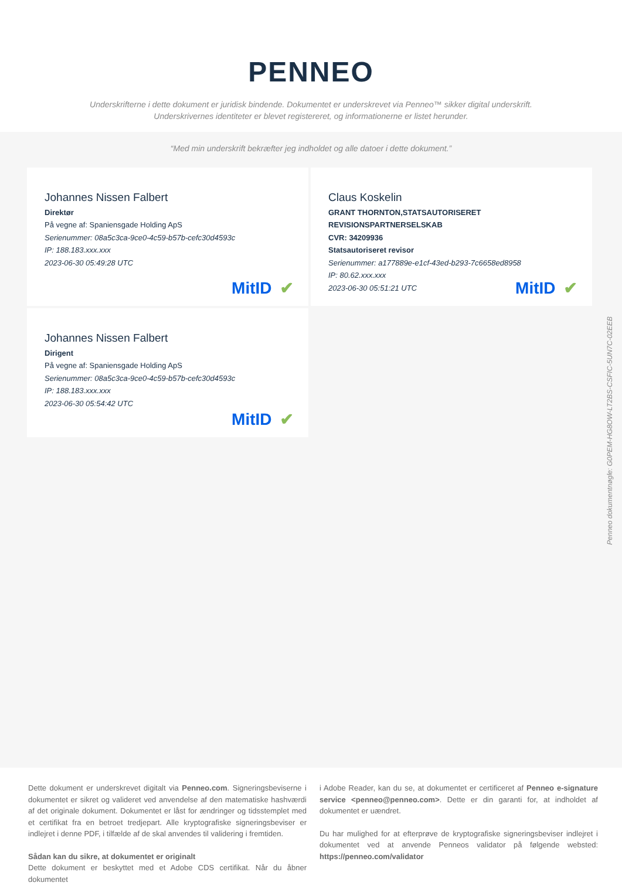PENNEO
Underskrifterne i dette dokument er juridisk bindende. Dokumentet er underskrevet via Penneo™ sikker digital underskrift.
Underskrivernes identiteter er blevet registereret, og informationerne er listet herunder.
“Med min underskrift bekræfter jeg indholdet og alle datoer i dette dokument.”
Johannes Nissen Falbert
Direktør
På vegne af: Spaniensgade Holding ApS
Serienummer: 08a5c3ca-9ce0-4c59-b57b-cefc30d4593c
IP: 188.183.xxx.xxx
2023-06-30 05:49:28 UTC
MitID ✔
Claus Koskelin
GRANT THORNTON,STATSAUTORISERET REVISIONSPARTNERSELSKAB
CVR: 34209936
Statsautoriseret revisor
Serienummer: a177889e-e1cf-43ed-b293-7c6658ed8958
IP: 80.62.xxx.xxx
2023-06-30 05:51:21 UTC
MitID ✔
Johannes Nissen Falbert
Dirigent
På vegne af: Spaniensgade Holding ApS
Serienummer: 08a5c3ca-9ce0-4c59-b57b-cefc30d4593c
IP: 188.183.xxx.xxx
2023-06-30 05:54:42 UTC
MitID ✔
Penneo dokumentnøgle: G0PEM-HG8OW-LT2BS-CSFIC-5UN7C-02EEB
Dette dokument er underskrevet digitalt via Penneo.com. Signeringsbeviserne i dokumentet er sikret og valideret ved anvendelse af den matematiske hashværdi af det originale dokument. Dokumentet er låst for ændringer og tidsstemplet med et certifikat fra en betroet tredjepart. Alle kryptografiske signeringsbeviser er indlejret i denne PDF, i tilfælde af de skal anvendes til validering i fremtiden.
Sådan kan du sikre, at dokumentet er originalt
Dette dokument er beskyttet med et Adobe CDS certifikat. Når du åbner dokumentet
i Adobe Reader, kan du se, at dokumentet er certificeret af Penneo e-signature service <penneo@penneo.com>. Dette er din garanti for, at indholdet af dokumentet er uændret.
Du har mulighed for at efterprøve de kryptografiske signeringsbeviser indlejret i dokumentet ved at anvende Penneos validator på følgende websted: https://penneo.com/validator